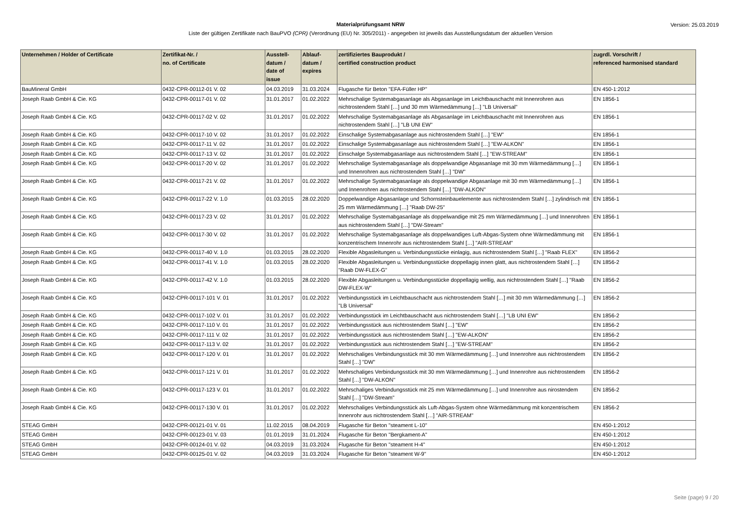Materialprüfungsamt NRW
Liste der gültigen Zertifikate nach BauPVO (CPR) (Verordnung (EU) Nr. 305/2011) - angegeben ist jeweils das Ausstellungsdatum der aktuellen Version
Version: 25.03.2019
| Unternehmen / Holder of Certificate | Zertifikat-Nr. / no. of Certificate | Ausstell- datum / date of issue | Ablauf- datum / expires | zertifiziertes Bauprodukt / certified construction product | zugrdl. Vorschrift / referenced harmonised standard |
| --- | --- | --- | --- | --- | --- |
| BauMineral GmbH | 0432-CPR-00112-01 V. 02 | 04.03.2019 | 31.03.2024 | Flugasche für Beton "EFA-Füller HP" | EN 450-1:2012 |
| Joseph Raab GmbH & Cie. KG | 0432-CPR-00117-01 V. 02 | 31.01.2017 | 01.02.2022 | Mehrschalige Systemabgasanlage als Abgasanlage im Leichtbauschacht mit Innenrohren aus nichtrostendem Stahl […] und 30 mm Wärmedämmung […] "LB Universal" | EN 1856-1 |
| Joseph Raab GmbH & Cie. KG | 0432-CPR-00117-02 V. 02 | 31.01.2017 | 01.02.2022 | Mehrschalige Systemabgasanlage als Abgasanlage im Leichtbauschacht mit Innenrohren aus nichtrostendem Stahl […] "LB UNI EW" | EN 1856-1 |
| Joseph Raab GmbH & Cie. KG | 0432-CPR-00117-10 V. 02 | 31.01.2017 | 01.02.2022 | Einschalige Systemabgasanlage aus nichtrostendem Stahl […] "EW" | EN 1856-1 |
| Joseph Raab GmbH & Cie. KG | 0432-CPR-00117-11 V. 02 | 31.01.2017 | 01.02.2022 | Einschalige Systemabgasanlage aus nichtrostendem Stahl […] "EW-ALKON" | EN 1856-1 |
| Joseph Raab GmbH & Cie. KG | 0432-CPR-00117-13 V. 02 | 31.01.2017 | 01.02.2022 | Einschalge Systemabgasanlage aus nichtrostendem Stahl […] "EW-STREAM" | EN 1856-1 |
| Joseph Raab GmbH & Cie. KG | 0432-CPR-00117-20 V. 02 | 31.01.2017 | 01.02.2022 | Mehrschalige Systemabgasanlage als doppelwandige Abgasanlage mit 30 mm Wärmedämmung […] und Innenrohren aus nichtrostendem Stahl […] "DW" | EN 1856-1 |
| Joseph Raab GmbH & Cie. KG | 0432-CPR-00117-21 V. 02 | 31.01.2017 | 01.02.2022 | Mehrschalige Systemabgasanlage als doppelwandige Abgasanlage mit 30 mm Wärmedämmung […] und Innenrohren aus nichtrostendem Stahl […] "DW-ALKON" | EN 1856-1 |
| Joseph Raab GmbH & Cie. KG | 0432-CPR-00117-22 V. 1.0 | 01.03.2015 | 28.02.2020 | Doppelwandige Abgasanlage und Schornsteinbauelemente aus nichtrostendem Stahl […] zylindrisch mit 25 mm Wärmedämmung […] "Raab DW-25" | EN 1856-1 |
| Joseph Raab GmbH & Cie. KG | 0432-CPR-00117-23 V. 02 | 31.01.2017 | 01.02.2022 | Mehrschalige Systemabgasanlage als doppelwandige mit 25 mm Wärmedämmung […] und Innenrohren aus nichtrostendem Stahl […] "DW-Stream" | EN 1856-1 |
| Joseph Raab GmbH & Cie. KG | 0432-CPR-00117-30 V. 02 | 31.01.2017 | 01.02.2022 | Mehrschalige Systemabgasanlage als doppelwandiges Luft-Abgas-System ohne Wärmedämmung mit konzentrischem Innenrohr aus nichtrostendem Stahl […] "AIR-STREAM" | EN 1856-1 |
| Joseph Raab GmbH & Cie. KG | 0432-CPR-00117-40 V. 1.0 | 01.03.2015 | 28.02.2020 | Flexible Abgasleitungen u. Verbindungsstücke einlagig, aus nichtrostendem Stahl […] "Raab FLEX" | EN 1856-2 |
| Joseph Raab GmbH & Cie. KG | 0432-CPR-00117-41 V. 1.0 | 01.03.2015 | 28.02.2020 | Flexible Abgasleitungen u. Verbindungsstücke doppellagig innen glatt, aus nichtrostendem Stahl […] "Raab DW-FLEX-G" | EN 1856-2 |
| Joseph Raab GmbH & Cie. KG | 0432-CPR-00117-42 V. 1.0 | 01.03.2015 | 28.02.2020 | Flexible Abgasleitungen u. Verbindungsstücke doppellagig wellig, aus nichtrostendem Stahl […] "Raab DW-FLEX-W" | EN 1856-2 |
| Joseph Raab GmbH & Cie. KG | 0432-CPR-00117-101 V. 01 | 31.01.2017 | 01.02.2022 | Verbindungsstück im Leichtbauschacht aus nichtrostendem Stahl […] mit 30 mm Wärmedämmung […] "LB Universal" | EN 1856-2 |
| Joseph Raab GmbH & Cie. KG | 0432-CPR-00117-102 V. 01 | 31.01.2017 | 01.02.2022 | Verbindungsstück im Leichtbauschacht aus nichtrostendem Stahl […] "LB UNI EW" | EN 1856-2 |
| Joseph Raab GmbH & Cie. KG | 0432-CPR-00117-110 V. 01 | 31.01.2017 | 01.02.2022 | Verbindungsstück aus nichtrostendem Stahl […] "EW" | EN 1856-2 |
| Joseph Raab GmbH & Cie. KG | 0432-CPR-00117-111 V. 02 | 31.01.2017 | 01.02.2022 | Verbindungsstück aus nichtrostendem Stahl […] "EW-ALKON" | EN 1856-2 |
| Joseph Raab GmbH & Cie. KG | 0432-CPR-00117-113 V. 02 | 31.01.2017 | 01.02.2022 | Verbindungsstück aus nichtrostendem Stahl […] "EW-STREAM" | EN 1856-2 |
| Joseph Raab GmbH & Cie. KG | 0432-CPR-00117-120 V. 01 | 31.01.2017 | 01.02.2022 | Mehrschaliges Verbindungsstück mit 30 mm Wärmedämmung […] und Innenrohre aus nichtrostendem Stahl […] "DW" | EN 1856-2 |
| Joseph Raab GmbH & Cie. KG | 0432-CPR-00117-121 V. 01 | 31.01.2017 | 01.02.2022 | Mehrschaliges Verbindungsstück mit 30 mm Wärmedämmung […] und Innenrohre aus nichtrostendem Stahl […] "DW-ALKON" | EN 1856-2 |
| Joseph Raab GmbH & Cie. KG | 0432-CPR-00117-123 V. 01 | 31.01.2017 | 01.02.2022 | Mehrschaliges Verbindungsstück mit 25 mm Wärmedämmung […] und Innenrohre aus nirostendem Stahl […] "DW-Stream" | EN 1856-2 |
| Joseph Raab GmbH & Cie. KG | 0432-CPR-00117-130 V. 01 | 31.01.2017 | 01.02.2022 | Mehrschaliges Verbindungsstück als Luft-Abgas-System ohne Wärmedämmung mit konzentrischem Innenrohr aus nichtrostendem Stahl […] "AIR-STREAM" | EN 1856-2 |
| STEAG GmbH | 0432-CPR-00121-01 V. 01 | 11.02.2015 | 08.04.2019 | Flugasche für Beton "steament L-10" | EN 450-1:2012 |
| STEAG GmbH | 0432-CPR-00123-01 V. 03 | 01.01.2019 | 31.01.2024 | Flugasche für Beton "Bergkament-A" | EN 450-1:2012 |
| STEAG GmbH | 0432-CPR-00124-01 V. 02 | 04.03.2019 | 31.03.2024 | Flugasche für Beton "steament H-4" | EN 450-1:2012 |
| STEAG GmbH | 0432-CPR-00125-01 V. 02 | 04.03.2019 | 31.03.2024 | Flugasche für Beton "steament W-9" | EN 450-1:2012 |
Seite (page) 9 / 20